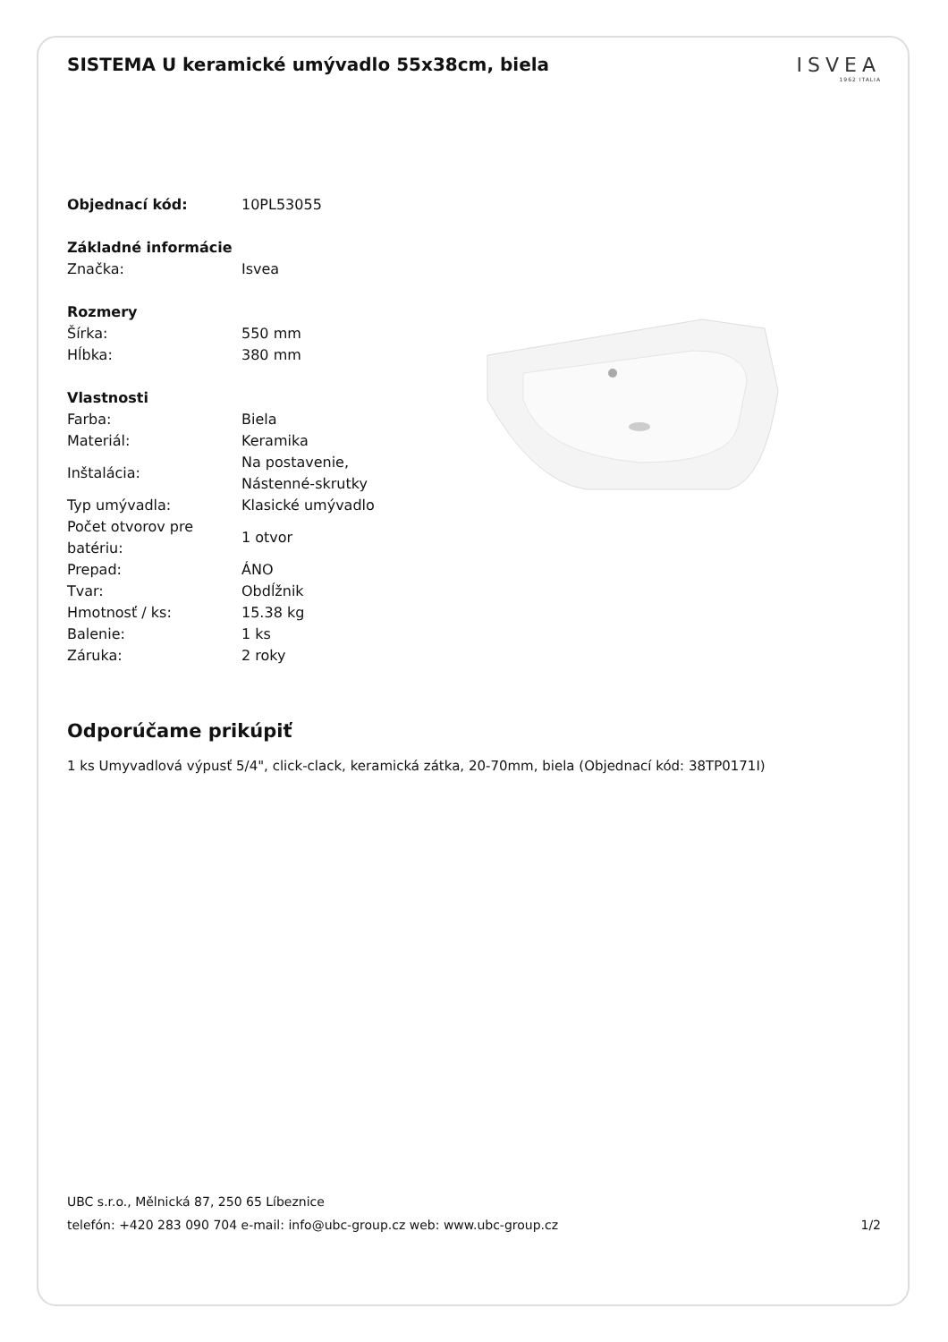SISTEMA U keramické umývadlo 55x38cm, biela
ISVEA
1962 ITALIA
| Objednací kód: | 10PL53055 |
| Základné informácie | |
| Značka: | Isvea |
| Rozmery | |
| Šírka: | 550 mm |
| Hĺbka: | 380 mm |
| Vlastnosti | |
| Farba: | Biela |
| Materiál: | Keramika |
| Inštalácia: | Na postavenie, Nástenné-skrutky |
| Typ umývadla: | Klasické umývadlo |
| Počet otvorov pre batériu: | 1 otvor |
| Prepad: | ÁNO |
| Tvar: | Obdĺžnik |
| Hmotnosť / ks: | 15.38 kg |
| Balenie: | 1 ks |
| Záruka: | 2 roky |
Odporúčame prikúpiť
1 ks Umyvadlová výpusť 5/4", click-clack, keramická zátka, 20-70mm, biela (Objednací kód: 38TP0171I)
UBC s.r.o., Mělnická 87, 250 65 Líbeznice
telefón: +420 283 090 704 e-mail: info@ubc-group.cz web: www.ubc-group.cz 1/2